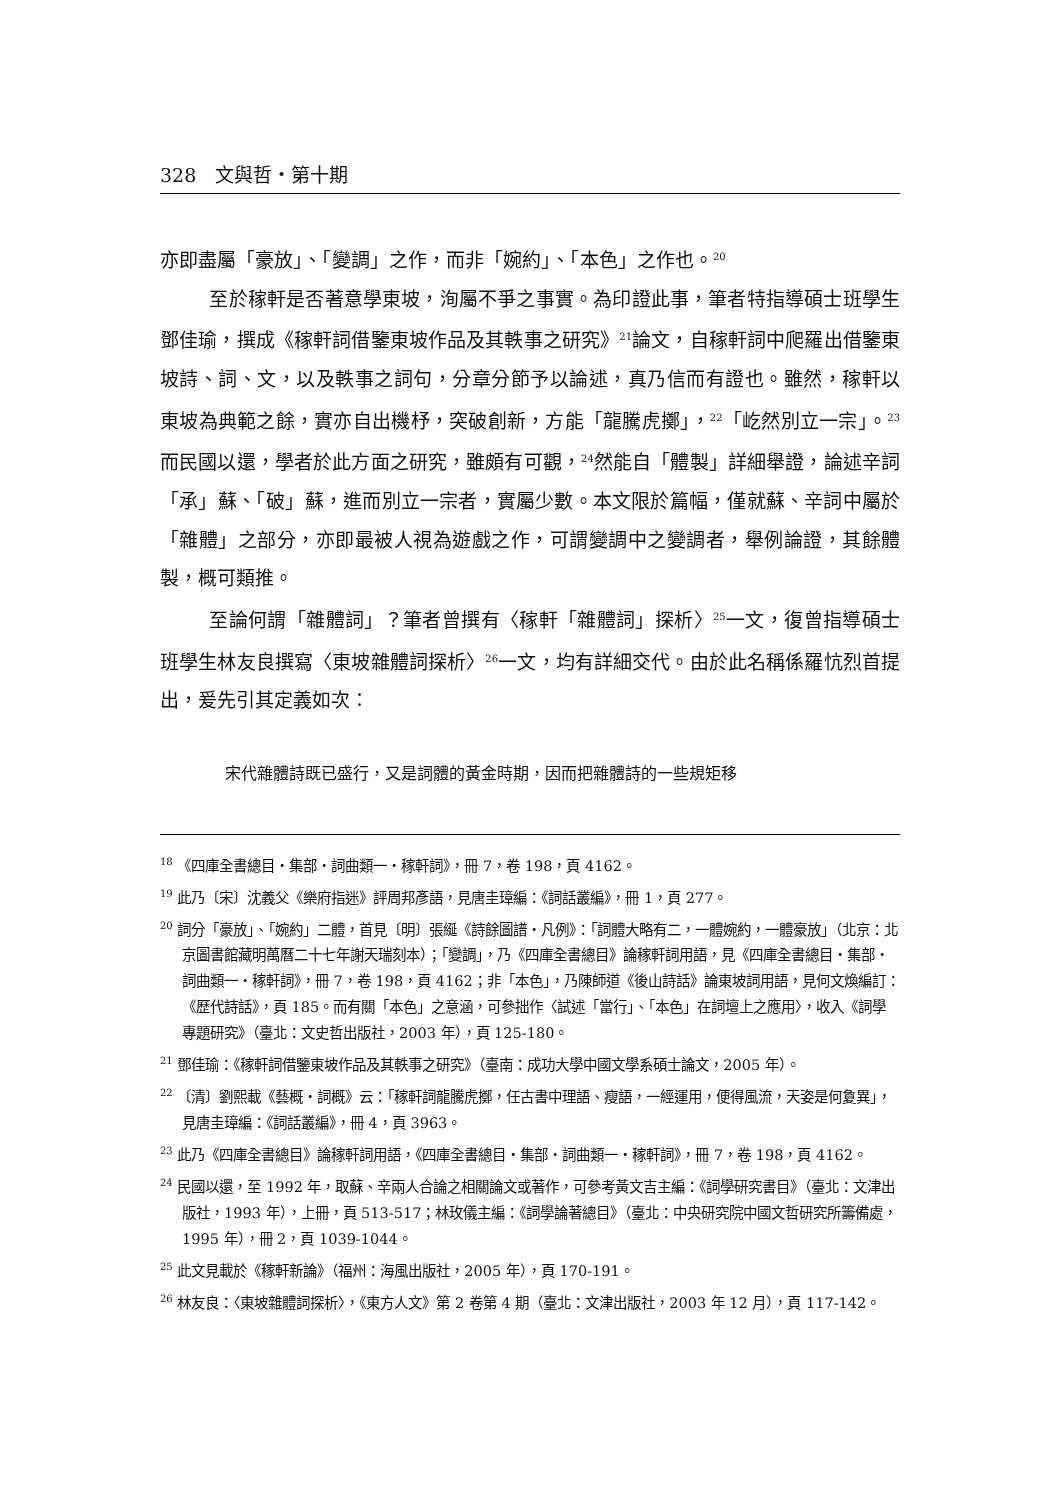328　文與哲・第十期
亦即盡屬「豪放」、「變調」之作，而非「婉約」、「本色」之作也。<sup>20</sup>
至於稼軒是否著意學東坡，洵屬不爭之事實。為印證此事，筆者特指導碩士班學生鄧佳瑜，撰成《稼軒詞借鑒東坡作品及其軼事之研究》<sup>21</sup>論文，自稼軒詞中爬羅出借鑒東坡詩、詞、文，以及軼事之詞句，分章分節予以論述，真乃信而有證也。雖然，稼軒以東坡為典範之餘，實亦自出機杼，突破創新，方能「龍騰虎擲」，<sup>22</sup>「屹然別立一宗」。<sup>23</sup>而民國以還，學者於此方面之研究，雖頗有可觀，<sup>24</sup>然能自「體製」詳細舉證，論述辛詞「承」蘇、「破」蘇，進而別立一宗者，實屬少數。本文限於篇幅，僅就蘇、辛詞中屬於「雜體」之部分，亦即最被人視為遊戲之作，可謂變調中之變調者，舉例論證，其餘體製，概可類推。
至論何謂「雜體詞」？筆者曾撰有〈稼軒「雜體詞」探析〉<sup>25</sup>一文，復曾指導碩士班學生林友良撰寫〈東坡雜體詞探析〉<sup>26</sup>一文，均有詳細交代。由於此名稱係羅忼烈首提出，爰先引其定義如次：
宋代雜體詩既已盛行，又是詞體的黃金時期，因而把雜體詩的一些規矩移
<sup>18</sup> 《四庫全書總目・集部・詞曲類一・稼軒詞》，冊 7，卷 198，頁 4162。
<sup>19</sup> 此乃〔宋〕沈義父《樂府指迷》評周邦彥語，見唐圭璋編：《詞話叢編》，冊 1，頁 277。
<sup>20</sup> 詞分「豪放」、「婉約」二體，首見〔明〕張綖《詩餘圖譜・凡例》：「詞體大略有二，一體婉約，一體豪放」（北京：北京圖書館藏明萬曆二十七年謝天瑞刻本）；「變調」，乃《四庫全書總目》論稼軒詞用語，見《四庫全書總目・集部・詞曲類一・稼軒詞》，冊 7，卷 198，頁 4162；非「本色」，乃陳師道《後山詩話》論東坡詞用語，見何文煥編訂：《歷代詩話》，頁 185。而有關「本色」之意涵，可參拙作〈試述「當行」、「本色」在詞壇上之應用〉，收入《詞學專題研究》（臺北：文史哲出版社，2003 年），頁 125-180。
<sup>21</sup> 鄧佳瑜：《稼軒詞借鑒東坡作品及其軼事之研究》（臺南：成功大學中國文學系碩士論文，2005 年）。
<sup>22</sup> 〔清〕劉熙載《藝概・詞概》云：「稼軒詞龍騰虎擲，任古書中理語、瘦語，一經運用，便得風流，天姿是何夐異」，見唐圭璋編：《詞話叢編》，冊 4，頁 3963。
<sup>23</sup> 此乃《四庫全書總目》論稼軒詞用語，《四庫全書總目・集部・詞曲類一・稼軒詞》，冊 7，卷 198，頁 4162。
<sup>24</sup> 民國以還，至 1992 年，取蘇、辛兩人合論之相關論文或著作，可參考黃文吉主編：《詞學研究書目》（臺北：文津出版社，1993 年），上冊，頁 513-517；林玫儀主編：《詞學論著總目》（臺北：中央研究院中國文哲研究所籌備處，1995 年），冊 2，頁 1039-1044。
<sup>25</sup> 此文見載於《稼軒新論》（福州：海風出版社，2005 年），頁 170-191。
<sup>26</sup> 林友良：〈東坡雜體詞探析〉，《東方人文》第 2 卷第 4 期（臺北：文津出版社，2003 年 12 月），頁 117-142。